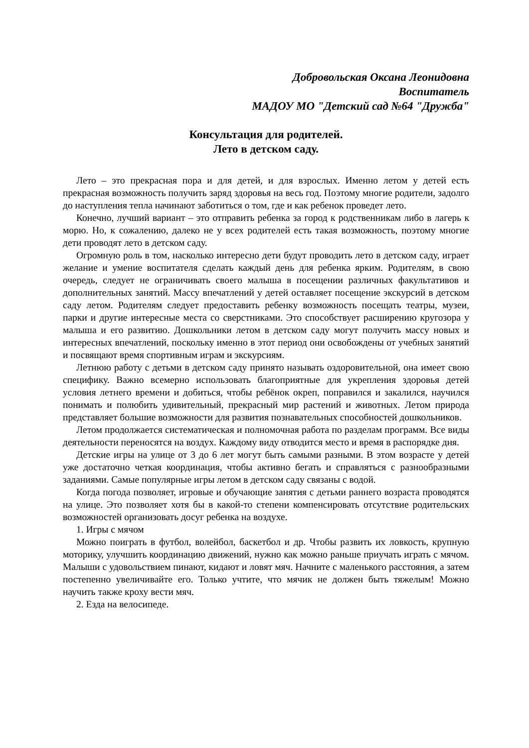Добровольская Оксана Леонидовна
Воспитатель
МАДОУ МО "Детский сад №64 "Дружба"
Консультация для родителей.
Лето в детском саду.
Лето – это прекрасная пора и для детей, и для взрослых. Именно летом у детей есть прекрасная возможность получить заряд здоровья на весь год. Поэтому многие родители, задолго до наступления тепла начинают заботиться о том, где и как ребенок проведет лето.
Конечно, лучший вариант – это отправить ребенка за город к родственникам либо в лагерь к морю. Но, к сожалению, далеко не у всех родителей есть такая возможность, поэтому многие дети проводят лето в детском саду.
Огромную роль в том, насколько интересно дети будут проводить лето в детском саду, играет желание и умение воспитателя сделать каждый день для ребенка ярким. Родителям, в свою очередь, следует не ограничивать своего малыша в посещении различных факультативов и дополнительных занятий. Массу впечатлений у детей оставляет посещение экскурсий в детском саду летом. Родителям следует предоставить ребенку возможность посещать театры, музеи, парки и другие интересные места со сверстниками. Это способствует расширению кругозора у малыша и его развитию. Дошкольники летом в детском саду могут получить массу новых и интересных впечатлений, поскольку именно в этот период они освобождены от учебных занятий и посвящают время спортивным играм и экскурсиям.
Летнюю работу с детьми в детском саду принято называть оздоровительной, она имеет свою специфику. Важно всемерно использовать благоприятные для укрепления здоровья детей условия летнего времени и добиться, чтобы ребёнок окреп, поправился и закалился, научился понимать и полюбить удивительный, прекрасный мир растений и животных. Летом природа представляет большие возможности для развития познавательных способностей дошкольников.
Летом продолжается систематическая и полномочная работа по разделам программ. Все виды деятельности переносятся на воздух. Каждому виду отводится место и время в распорядке дня.
Детские игры на улице от 3 до 6 лет могут быть самыми разными. В этом возрасте у детей уже достаточно четкая координация, чтобы активно бегать и справляться с разнообразными заданиями. Самые популярные игры летом в детском саду связаны с водой.
Когда погода позволяет, игровые и обучающие занятия с детьми раннего возраста проводятся на улице. Это позволяет хотя бы в какой-то степени компенсировать отсутствие родительских возможностей организовать досуг ребенка на воздухе.
1. Игры с мячом
Можно поиграть в футбол, волейбол, баскетбол и др. Чтобы развить их ловкость, крупную моторику, улучшить координацию движений, нужно как можно раньше приучать играть с мячом. Малыши с удовольствием пинают, кидают и ловят мяч. Начните с маленького расстояния, а затем постепенно увеличивайте его. Только учтите, что мячик не должен быть тяжелым! Можно научить также кроху вести мяч.
2. Езда на велосипеде.